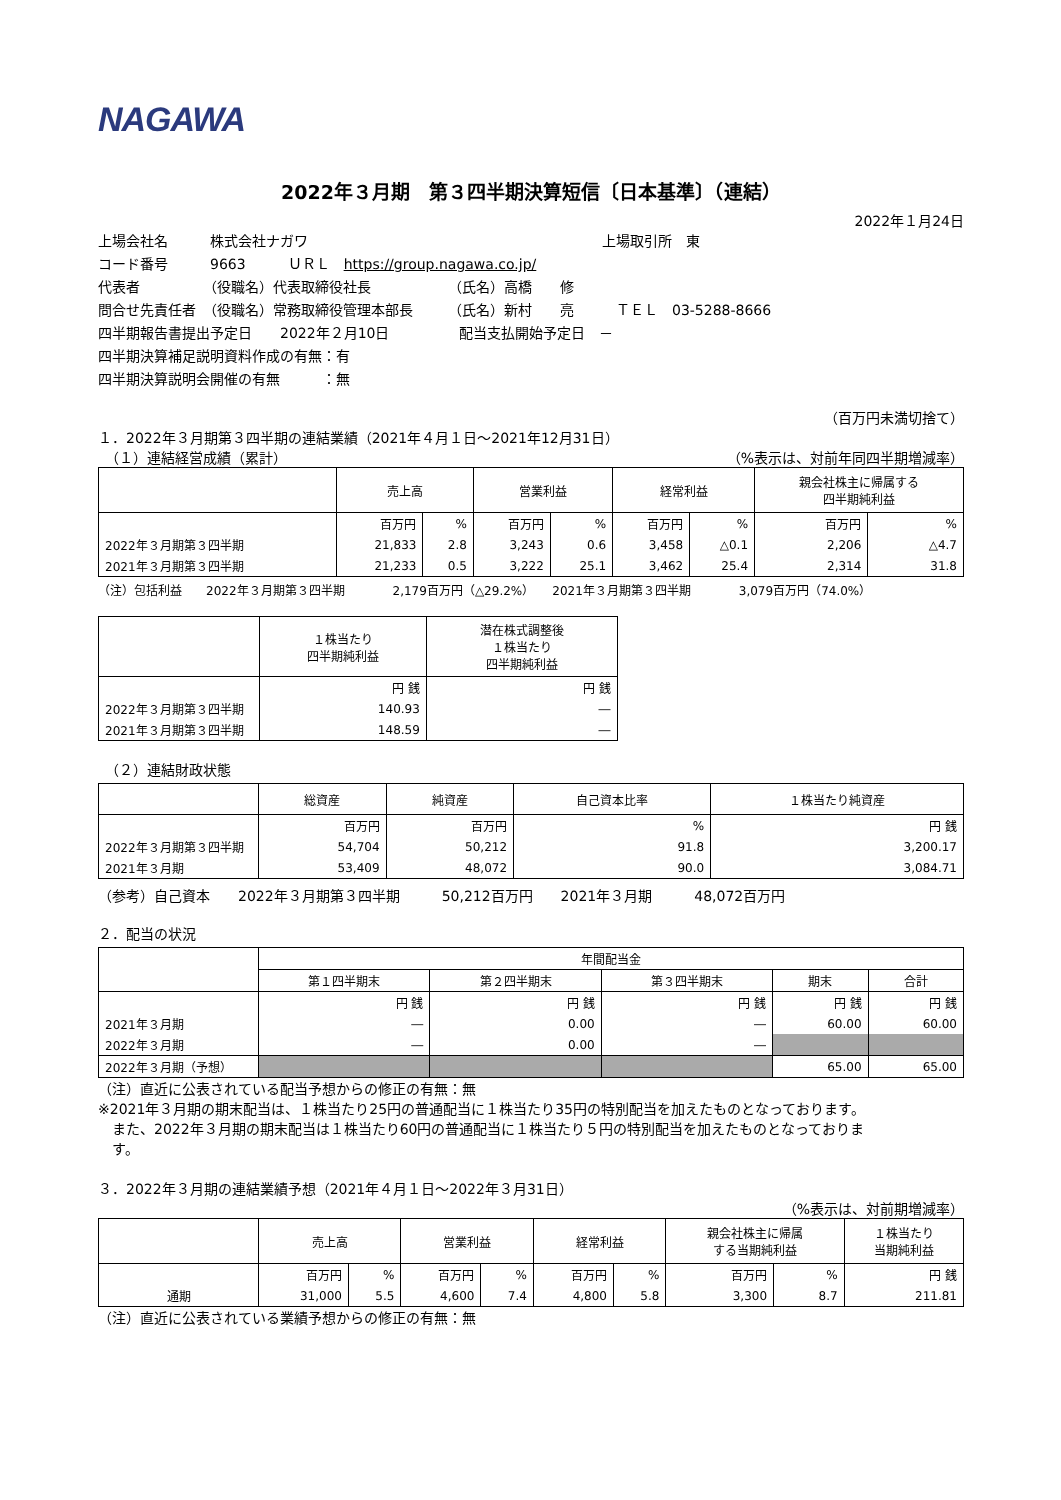NAGAWA
2022年３月期　第３四半期決算短信〔日本基準〕（連結）
2022年１月24日
上場会社名　　　株式会社ナガワ　　　　　　　　　　　　　　　　　　　　　上場取引所　東
コード番号　　　9663　　　ＵＲＬ　https://group.nagawa.co.jp/
代表者　　　　　（役職名）代表取締役社長　　　　　　（氏名）高橋　　修
問合せ先責任者　（役職名）常務取締役管理本部長　　　（氏名）新村　　亮　　　ＴＥＬ　03-5288-8666
四半期報告書提出予定日　　2022年２月10日　　　　　配当支払開始予定日　－
四半期決算補足説明資料作成の有無：有
四半期決算説明会開催の有無　　　：無
（百万円未満切捨て）
１．2022年３月期第３四半期の連結業績（2021年４月１日～2021年12月31日）
　（１）連結経営成績（累計） （%表示は、対前年同四半期増減率）
| | 売上高 | | 営業利益 | | 経常利益 | | 親会社株主に帰属する 四半期純利益 | |
| --- | --- | --- | --- | --- | --- | --- | --- | --- |
| | 百万円 | % | 百万円 | % | 百万円 | % | 百万円 | % |
| 2022年３月期第３四半期 | 21,833 | 2.8 | 3,243 | 0.6 | 3,458 | △0.1 | 2,206 | △4.7 |
| 2021年３月期第３四半期 | 21,233 | 0.5 | 3,222 | 25.1 | 3,462 | 25.4 | 2,314 | 31.8 |
（注）包括利益　　2022年３月期第３四半期　　　　2,179百万円（△29.2%）　　2021年３月期第３四半期　　　　3,079百万円（74.0%）
| | １株当たり 四半期純利益 | 潜在株式調整後 １株当たり 四半期純利益 |
| --- | --- | --- |
| | 円 銭 | 円 銭 |
| 2022年３月期第３四半期 | 140.93 | ― |
| 2021年３月期第３四半期 | 148.59 | ― |
　（２）連結財政状態
| | 総資産 | 純資産 | 自己資本比率 | １株当たり純資産 |
| --- | --- | --- | --- | --- |
| | 百万円 | 百万円 | % | 円 銭 |
| 2022年３月期第３四半期 | 54,704 | 50,212 | 91.8 | 3,200.17 |
| 2021年３月期 | 53,409 | 48,072 | 90.0 | 3,084.71 |
（参考）自己資本　　2022年３月期第３四半期　　　50,212百万円　　2021年３月期　　　48,072百万円
２．配当の状況
| | 年間配当金 | | | | |
| --- | --- | --- | --- | --- | --- |
| | 第１四半期末 | 第２四半期末 | 第３四半期末 | 期末 | 合計 |
| | 円 銭 | 円 銭 | 円 銭 | 円 銭 | 円 銭 |
| 2021年３月期 | ― | 0.00 | ― | 60.00 | 60.00 |
| 2022年３月期 | ― | 0.00 | ― | | |
| 2022年３月期（予想） | | | | 65.00 | 65.00 |
（注）直近に公表されている配当予想からの修正の有無：無
※2021年３月期の期末配当は、１株当たり25円の普通配当に１株当たり35円の特別配当を加えたものとなっております。
　また、2022年３月期の期末配当は１株当たり60円の普通配当に１株当たり５円の特別配当を加えたものとなっておりま
　す。
３．2022年３月期の連結業績予想（2021年４月１日～2022年３月31日）
（%表示は、対前期増減率）
| | 売上高 | | 営業利益 | | 経常利益 | | 親会社株主に帰属 する当期純利益 | | １株当たり 当期純利益 |
| --- | --- | --- | --- | --- | --- | --- | --- | --- | --- |
| | 百万円 | % | 百万円 | % | 百万円 | % | 百万円 | % | 円 銭 |
| 通期 | 31,000 | 5.5 | 4,600 | 7.4 | 4,800 | 5.8 | 3,300 | 8.7 | 211.81 |
（注）直近に公表されている業績予想からの修正の有無：無